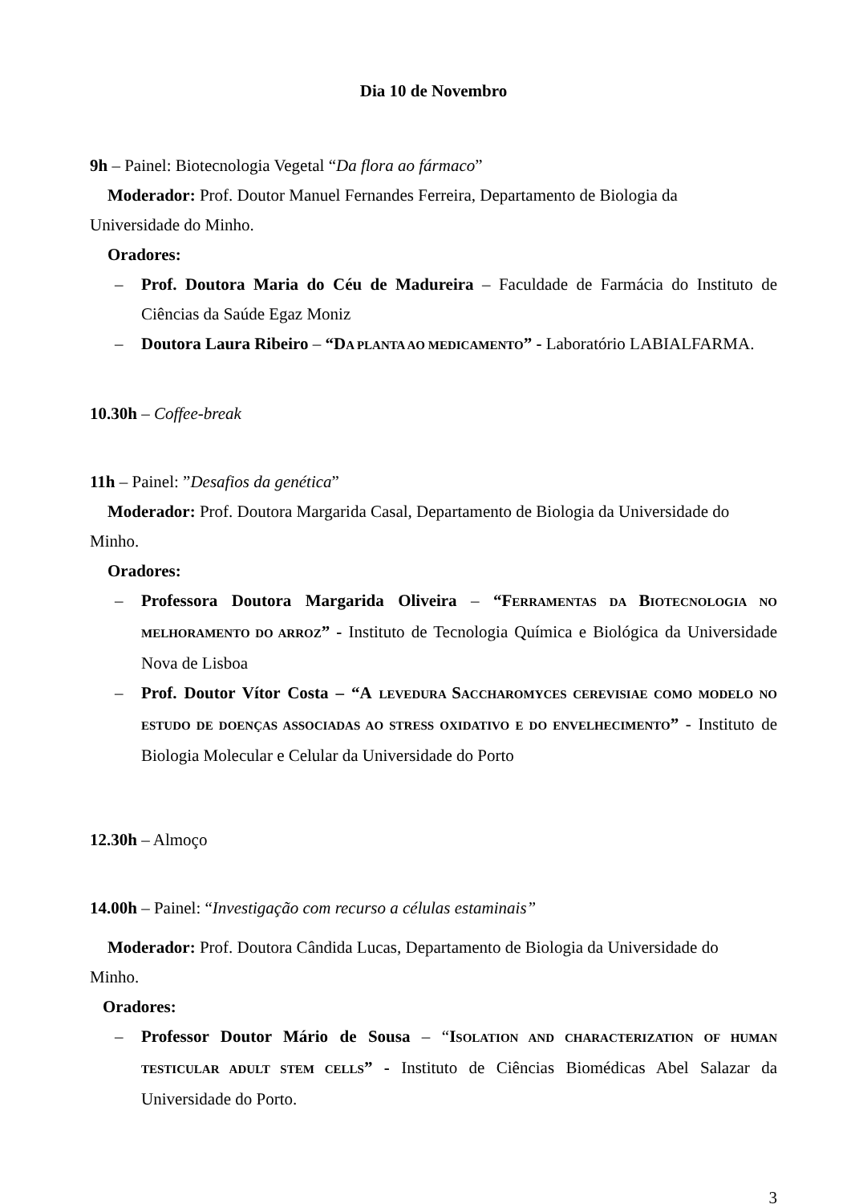Dia 10 de Novembro
9h – Painel: Biotecnologia Vegetal “Da flora ao fármaco”
Moderador: Prof. Doutor Manuel Fernandes Ferreira, Departamento de Biologia da
Universidade do Minho.
Oradores:
– Prof. Doutora Maria do Céu de Madureira – Faculdade de Farmácia do Instituto de Ciências da Saúde Egaz Moniz
– Doutora Laura Ribeiro – “D A PLANTA AO MEDICAMENTO” - Laboratório LABIALFARMA.
10.30h – Coffee-break
11h – Painel: ”Desafios da genética”
Moderador: Prof. Doutora Margarida Casal, Departamento de Biologia da Universidade do
Minho.
Oradores:
– Professora Doutora Margarida Oliveira – “F ERRAMENTAS DA BIOTECNOLOGIA NO MELHORAMENTO DO ARROZ” - Instituto de Tecnologia Química e Biológica da Universidade Nova de Lisboa
– Prof. Doutor Vítor Costa – “A LEVEDURA SACCHAROMYCES CEREVISIAE COMO MODELO NO ESTUDO DE DOENÇAS ASSOCIADAS AO STRESS OXIDATIVO E DO ENVELHECIMENTO” - Instituto de Biologia Molecular e Celular da Universidade do Porto
12.30h – Almoço
14.00h – Painel: “Investigação com recurso a células estaminais”
Moderador: Prof. Doutora Cândida Lucas, Departamento de Biologia da Universidade do
Minho.
Oradores:
– Professor Doutor Mário de Sousa – “ISOLATION AND CHARACTERIZATION OF HUMAN TESTICULAR ADULT STEM CELLS” - Instituto de Ciências Biomédicas Abel Salazar da Universidade do Porto.
3